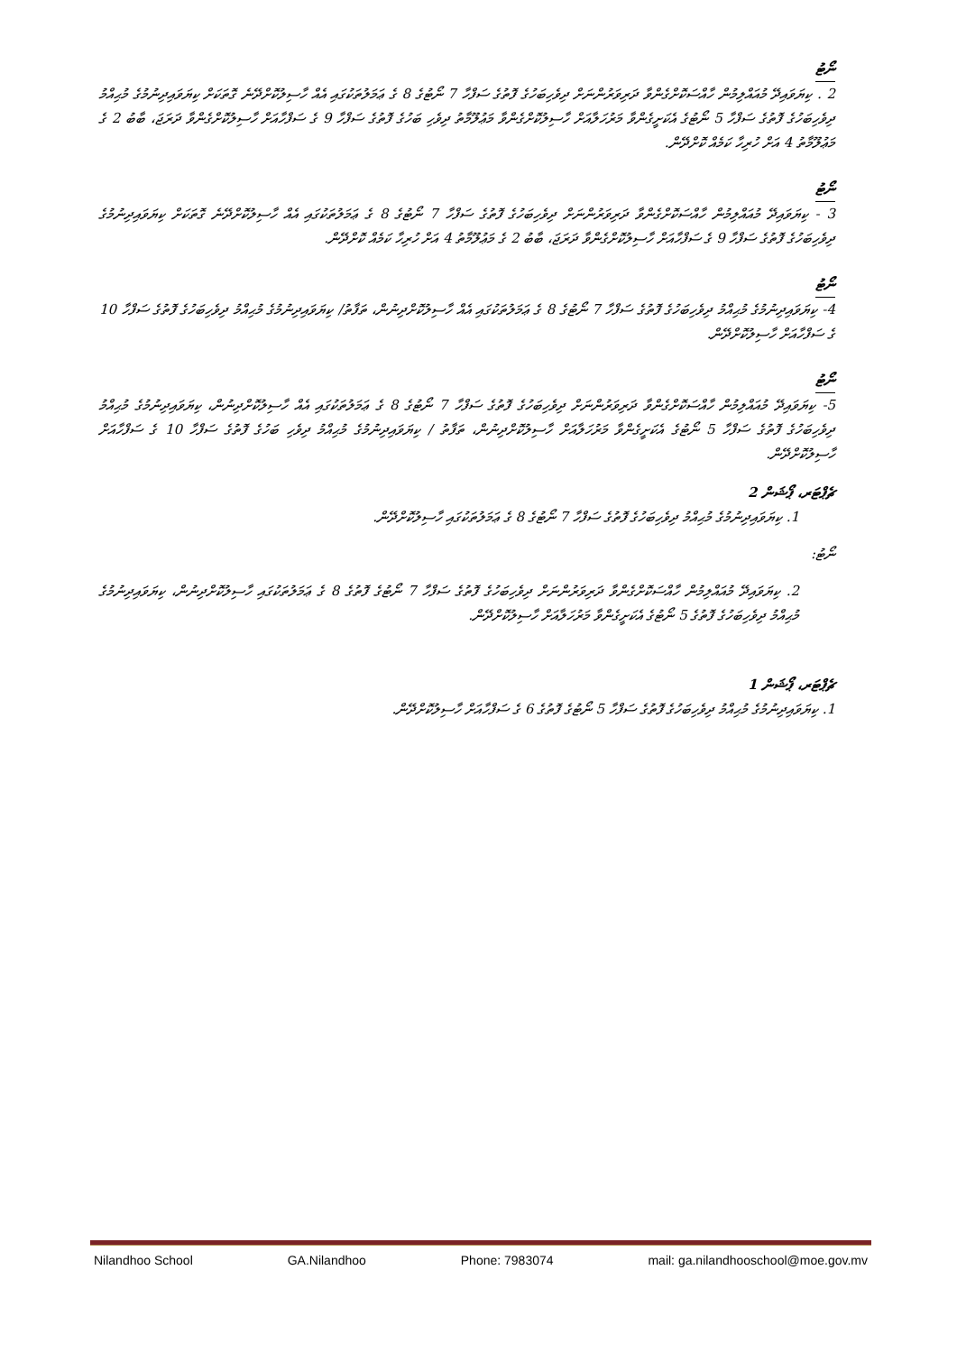ނޯޓު
2 . ކިޔަވައިދޭ މުއައްލިމުން ހާއްސަކޮށްގެންވާ ދަރިވަރުންނަށް ދިވެހިބަހުގެ ފޮތުގެ ސަފްހާ 7 ނޯޓުގެ 8 ގެ ޢަމަލުތަކުގައި އެއް ހާސިލުކޮށްދޭނެ ގޮތަކަށް ކިޔަވައިދިނުމުގެ މުޙިއްމު ދިވެހިބަހުގެ ފޮތުގެ ސަފްހާ 5 ނޯޓުގެ އެކަށީގެންވާ މަރުހަލާއަށް ހާސިލުކޮށްގެންވާ މަޢުލޫމާތު ދިވެހި ބަހުގެ ފޮތުގެ ސަފްހާ 9 ގެ ސަފްހާއަށް ހާސިލުކޮށްގެންވާ ދަރަޖަ، ބާބު 2 ގެ މަޢުލޫމާތު 4 އަށް ހުރިހާ ކަމެއް ކޮށްދޭން.
ނޯޓު
3 - ކިޔަވައިދޭ މުއައްލިމުން ހާއްސަކޮށްގެންވާ ދަރިވަރުންނަށް ދިވެހިބަހުގެ ފޮތުގެ ސަފްހާ 7 ނޯޓުގެ 8 ގެ ޢަމަލުތަކުގައި އެއް ހާސިލުކޮށްދޭނެ ގޮތަކަށް ކިޔަވައިދިނުމުގެ ދިވެހިބަހުގެ ފޮތުގެ ސަފްހާ 9 ގެ ސަފްހާއަށް ހާސިލުކޮށްގެންވާ ދަރަޖަ، ބާބު 2 ގެ މަޢުލޫމާތު 4 އަށް ހުރިހާ ކަމެއް ކޮށްދޭން.
ނޯޓު
4- ކިޔަވައިދިނުމުގެ މުޙިއްމު ދިވެހިބަހުގެ ފޮތުގެ ސަފްހާ 7 ނޯޓުގެ 8 ގެ ޢަމަލުތަކުގައި އެއް ހާސިލުކޮށްދިނުން، ތަފާތު/ ކިޔަވައިދިނުމުގެ މުޙިއްމު ދިވެހިބަހުގެ ފޮތުގެ ސަފްހާ 10 ގެ ސަފްހާއަށް ހާސިލުކޮށްދޭން.
ނޯޓު
5- ކިޔަވައިދޭ މުއައްލިމުން ހާއްސަކޮށްގެންވާ ދަރިވަރުންނަށް ދިވެހިބަހުގެ ފޮތުގެ ސަފްހާ 7 ނޯޓުގެ 8 ގެ ޢަމަލުތަކުގައި އެއް ހާސިލުކޮށްދިނުން، ކިޔަވައިދިނުމުގެ މުޙިއްމު ދިވެހިބަހުގެ ފޮތުގެ ސަފްހާ 5 ނޯޓުގެ އެކަށީގެންވާ މަރުހަލާއަށް ހާސިލުކޮށްދިނުން، ތަފާތު / ކިޔަވައިދިނުމުގެ މުޙިއްމު ދިވެހި ބަހުގެ ފޮތުގެ ސަފްހާ 10 ގެ ސަފްހާއަށް ހާސިލުކޮށްދޭން.
ޗެޕްޓަރ، ޕޯޝަން 2
1. ކިޔަވައިދިނުމުގެ މުޙިއްމު ދިވެހިބަހުގެ ފޮތުގެ ސަފްހާ 7 ނޯޓުގެ 8 ގެ ޢަމަލުތަކުގައި ހާސިލުކޮށްދޭން.
ނޯޓު:
2. ކިޔަވައިދޭ މުއައްލިމުން ހާއްސަކޮށްގެންވާ ދަރިވަރުންނަށް ދިވެހިބަހުގެ ފޮތުގެ ސަފްހާ 7 ނޯޓުގެ ފޮތުގެ 8 ގެ ޢަމަލުތަކުގައި ހާސިލުކޮށްދިނުން، ކިޔަވައިދިނުމުގެ މުޙިއްމު ދިވެހިބަހުގެ ފޮތުގެ 5 ނޯޓުގެ އެކަށީގެންވާ މަރުހަލާއަށް ހާސިލުކޮށްދޭން.
ޗެޕްޓަރ، ޕޯޝަން 1
1. ކިޔަވައިދިނުމުގެ މުޙިއްމު ދިވެހިބަހުގެ ފޮތުގެ ސަފްހާ 5 ނޯޓުގެ ފޮތުގެ 6 ގެ ސަފްހާއަށް ހާސިލުކޮށްދޭން.
Nilandhoo School GA.Nilandhoo Phone: 7983074 mail: ga.nilandhooschool@moe.gov.mv